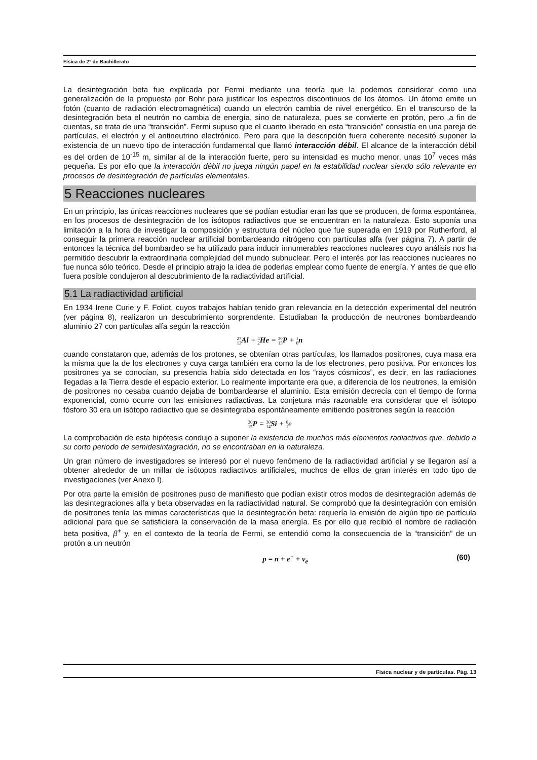Física de 2º de Bachillerato
La desintegración beta fue explicada por Fermi mediante una teoría que la podemos considerar como una generalización de la propuesta por Bohr para justificar los espectros discontinuos de los átomos. Un átomo emite un fotón (cuanto de radiación electromagnética) cuando un electrón cambia de nivel energético. En el transcurso de la desintegración beta el neutrón no cambia de energía, sino de naturaleza, pues se convierte en protón, pero ,a fin de cuentas, se trata de una “transición”. Fermi supuso que el cuanto liberado en esta “transición” consistía en una pareja de partículas, el electrón y el antineutrino electrónico. Pero para que la descripción fuera coherente necesitó suponer la existencia de un nuevo tipo de interacción fundamental que llamó interacción débil. El alcance de la interacción débil es del orden de 10<sup>-15</sup> m, similar al de la interacción fuerte, pero su intensidad es mucho menor, unas 10<sup>7</sup> veces más pequeña. Es por ello que la interacción débil no juega ningún papel en la estabilidad nuclear siendo sólo relevante en procesos de desintegración de partículas elementales.
5 Reacciones nucleares
En un principio, las únicas reacciones nucleares que se podían estudiar eran las que se producen, de forma espontánea, en los procesos de desintegración de los isótopos radiactivos que se encuentran en la naturaleza. Esto suponía una limitación a la hora de investigar la composición y estructura del núcleo que fue superada en 1919 por Rutherford, al conseguir la primera reacción nuclear artificial bombardeando nitrógeno con partículas alfa (ver página 7). A partir de entonces la técnica del bombardeo se ha utilizado para inducir innumerables reacciones nucleares cuyo análisis nos ha permitido descubrir la extraordinaria complejidad del mundo subnuclear. Pero el interés por las reacciones nucleares no fue nunca sólo teórico. Desde el principio atrajo la idea de poderlas emplear como fuente de energía. Y antes de que ello fuera posible condujeron al descubrimiento de la radiactividad artificial.
5.1 La radiactividad artificial
En 1934 Irene Curie y F. Foliot, cuyos trabajos habían tenido gran relevancia en la detección experimental del neutrón (ver página 8), realizaron un descubrimiento sorprendente. Estudiaban la producción de neutrones bombardeando aluminio 27 con partículas alfa según la reacción
27
13 Al + 4
2 He = 30
15 P + 1
0 n
cuando constataron que, además de los protones, se obtenían otras partículas, los llamados positrones, cuya masa era la misma que la de los electrones y cuya carga también era como la de los electrones, pero positiva. Por entonces los positrones ya se conocían, su presencia había sido detectada en los “rayos cósmicos”, es decir, en las radiaciones llegadas a la Tierra desde el espacio exterior. Lo realmente importante era que, a diferencia de los neutrones, la emisión de positrones no cesaba cuando dejaba de bombardearse el aluminio. Esta emisión decrecía con el tiempo de forma exponencial, como ocurre con las emisiones radiactivas. La conjetura más razonable era considerar que el isótopo fósforo 30 era un isótopo radiactivo que se desintegraba espontáneamente emitiendo positrones según la reacción
30
15 P = 30
14 Si + 0
1e
La comprobación de esta hipótesis condujo a suponer la existencia de muchos más elementos radiactivos que, debido a su corto periodo de semidesintagración, no se encontraban en la naturaleza.
Un gran número de investigadores se interesó por el nuevo fenómeno de la radiactividad artificial y se llegaron así a obtener alrededor de un millar de isótopos radiactivos artificiales, muchos de ellos de gran interés en todo tipo de investigaciones (ver Anexo I).
Por otra parte la emisión de positrones puso de manifiesto que podían existir otros modos de desintegración además de las desintegraciones alfa y beta observadas en la radiactividad natural. Se comprobó que la desintegración con emisión de positrones tenía las mimas características que la desintegración beta: requería la emisión de algún tipo de partícula adicional para que se satisficiera la conservación de la masa energía. Es por ello que recibió el nombre de radiación beta positiva, β<sup>+</sup> y, en el contexto de la teoría de Fermi, se entendió como la consecuencia de la “transición” de un protón a un neutrón
p = n + e<sup>+</sup> + ν<sub>e</sub> (60)
Física nuclear y de partículas. Pág. 13